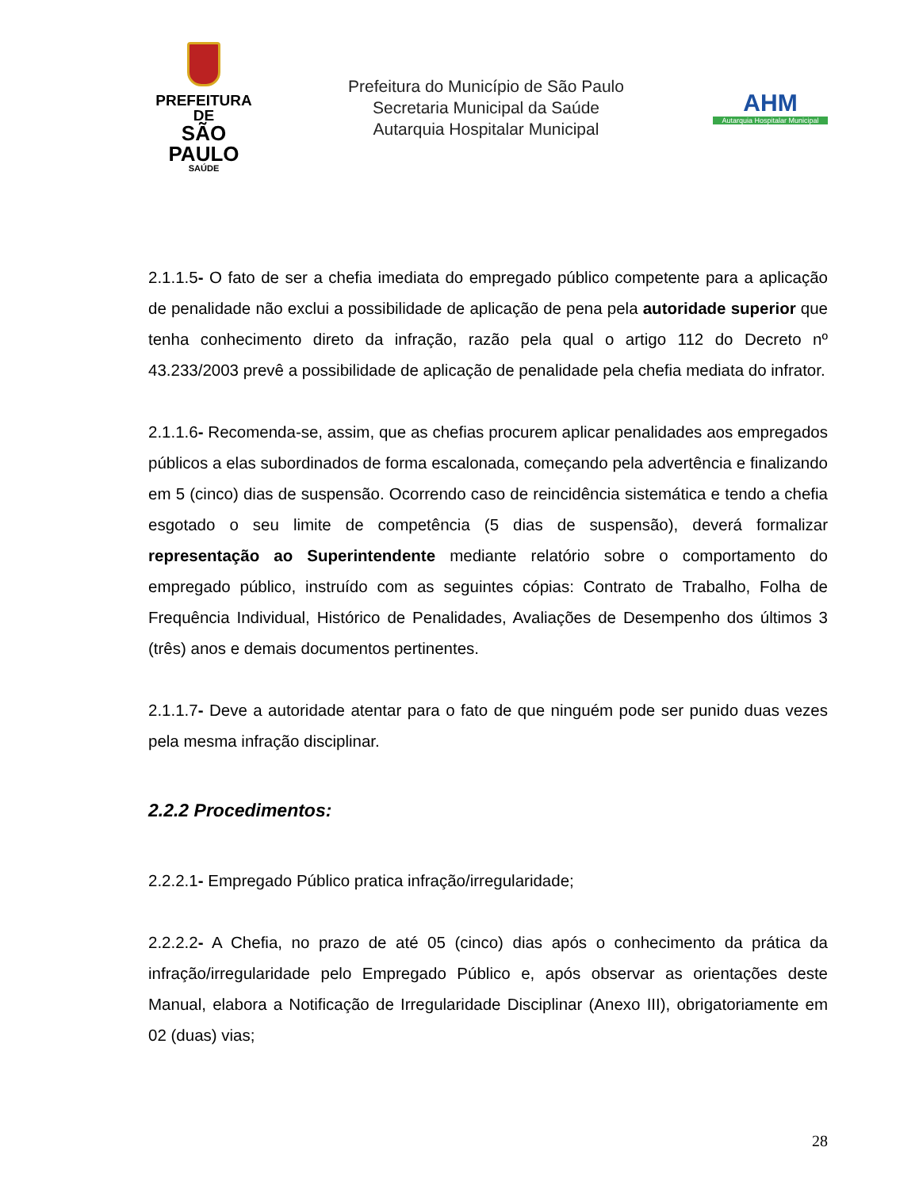PREFEITURA DE
SÃO PAULO
SAÚDE
Prefeitura do Município de São Paulo
Secretaria Municipal da Saúde
Autarquia Hospitalar Municipal
AHM
Autarquia Hospitalar Municipal
2.1.1.5- O fato de ser a chefia imediata do empregado público competente para a aplicação de penalidade não exclui a possibilidade de aplicação de pena pela autoridade superior que tenha conhecimento direto da infração, razão pela qual o artigo 112 do Decreto nº 43.233/2003 prevê a possibilidade de aplicação de penalidade pela chefia mediata do infrator.
2.1.1.6- Recomenda-se, assim, que as chefias procurem aplicar penalidades aos empregados públicos a elas subordinados de forma escalonada, começando pela advertência e finalizando em 5 (cinco) dias de suspensão. Ocorrendo caso de reincidência sistemática e tendo a chefia esgotado o seu limite de competência (5 dias de suspensão), deverá formalizar representação ao Superintendente mediante relatório sobre o comportamento do empregado público, instruído com as seguintes cópias: Contrato de Trabalho, Folha de Frequência Individual, Histórico de Penalidades, Avaliações de Desempenho dos últimos 3 (três) anos e demais documentos pertinentes.
2.1.1.7- Deve a autoridade atentar para o fato de que ninguém pode ser punido duas vezes pela mesma infração disciplinar.
2.2.2 Procedimentos:
2.2.2.1- Empregado Público pratica infração/irregularidade;
2.2.2.2- A Chefia, no prazo de até 05 (cinco) dias após o conhecimento da prática da infração/irregularidade pelo Empregado Público e, após observar as orientações deste Manual, elabora a Notificação de Irregularidade Disciplinar (Anexo III), obrigatoriamente em 02 (duas) vias;
28